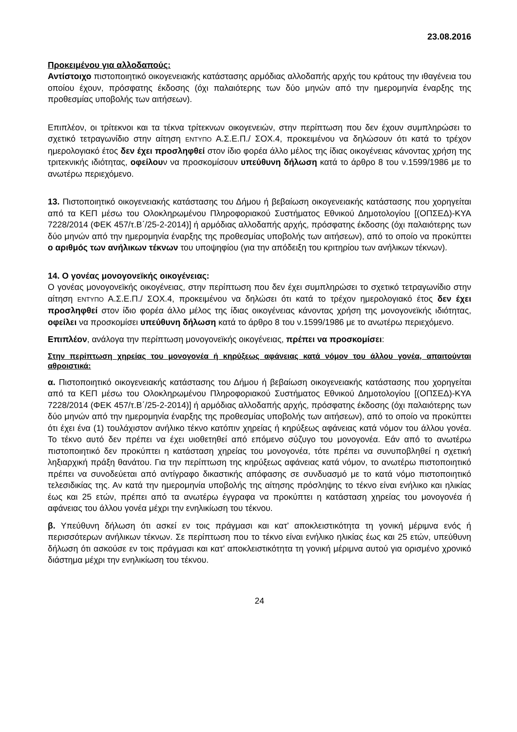23.08.2016
Προκειμένου για αλλοδαπούς:
Αντίστοιχο πιστοποιητικό οικογενειακής κατάστασης αρμόδιας αλλοδαπής αρχής του κράτους την ιθαγένεια του οποίου έχουν, πρόσφατης έκδοσης (όχι παλαιότερης των δύο μηνών από την ημερομηνία έναρξης της προθεσμίας υποβολής των αιτήσεων).
Επιπλέον, οι τρίτεκνοι και τα τέκνα τρίτεκνων οικογενειών, στην περίπτωση που δεν έχουν συμπληρώσει το σχετικό τετραγωνίδιο στην αίτηση ΕΝΤΥΠΟ Α.Σ.Ε.Π./ ΣΟΧ.4, προκειμένου να δηλώσουν ότι κατά το τρέχον ημερολογιακό έτος δεν έχει προσληφθεί στον ίδιο φορέα άλλο μέλος της ίδιας οικογένειας κάνοντας χρήση της τριτεκνικής ιδιότητας, οφείλουν να προσκομίσουν υπεύθυνη δήλωση κατά το άρθρο 8 του ν.1599/1986 με το ανωτέρω περιεχόμενο.
13. Πιστοποιητικό οικογενειακής κατάστασης του Δήμου ή βεβαίωση οικογενειακής κατάστασης που χορηγείται από τα ΚΕΠ μέσω του Ολοκληρωμένου Πληροφοριακού Συστήματος Εθνικού Δημοτολογίου [(ΟΠΣΕΔ)-ΚΥΑ 7228/2014 (ΦΕΚ 457/τ.Β΄/25-2-2014)] ή αρμόδιας αλλοδαπής αρχής, πρόσφατης έκδοσης (όχι παλαιότερης των δύο μηνών από την ημερομηνία έναρξης της προθεσμίας υποβολής των αιτήσεων), από το οποίο να προκύπτει ο αριθμός των ανήλικων τέκνων του υποψηφίου (για την απόδειξη του κριτηρίου των ανήλικων τέκνων).
14. Ο γονέας μονογονεϊκής οικογένειας:
Ο γονέας μονογονεϊκής οικογένειας, στην περίπτωση που δεν έχει συμπληρώσει το σχετικό τετραγωνίδιο στην αίτηση ΕΝΤΥΠΟ Α.Σ.Ε.Π./ ΣΟΧ.4, προκειμένου να δηλώσει ότι κατά το τρέχον ημερολογιακό έτος δεν έχει προσληφθεί στον ίδιο φορέα άλλο μέλος της ίδιας οικογένειας κάνοντας χρήση της μονογονεϊκής ιδιότητας, οφείλει να προσκομίσει υπεύθυνη δήλωση κατά το άρθρο 8 του ν.1599/1986 με το ανωτέρω περιεχόμενο.
Επιπλέον, ανάλογα την περίπτωση μονογονεϊκής οικογένειας, πρέπει να προσκομίσει:
Στην περίπτωση χηρείας του μονογονέα ή κηρύξεως αφάνειας κατά νόμον του άλλου γονέα, απαιτούνται αθροιστικά:
α. Πιστοποιητικό οικογενειακής κατάστασης του Δήμου ή βεβαίωση οικογενειακής κατάστασης που χορηγείται από τα ΚΕΠ μέσω του Ολοκληρωμένου Πληροφοριακού Συστήματος Εθνικού Δημοτολογίου [(ΟΠΣΕΔ)-ΚΥΑ 7228/2014 (ΦΕΚ 457/τ.Β΄/25-2-2014)] ή αρμόδιας αλλοδαπής αρχής, πρόσφατης έκδοσης (όχι παλαιότερης των δύο μηνών από την ημερομηνία έναρξης της προθεσμίας υποβολής των αιτήσεων), από το οποίο να προκύπτει ότι έχει ένα (1) τουλάχιστον ανήλικο τέκνο κατόπιν χηρείας ή κηρύξεως αφάνειας κατά νόμον του άλλου γονέα. Το τέκνο αυτό δεν πρέπει να έχει υιοθετηθεί από επόμενο σύζυγο του μονογονέα. Εάν από το ανωτέρω πιστοποιητικό δεν προκύπτει η κατάσταση χηρείας του μονογονέα, τότε πρέπει να συνυποβληθεί η σχετική ληξιαρχική πράξη θανάτου. Για την περίπτωση της κηρύξεως αφάνειας κατά νόμον, το ανωτέρω πιστοποιητικό πρέπει να συνοδεύεται από αντίγραφο δικαστικής απόφασης σε συνδυασμό με το κατά νόμο πιστοποιητικό τελεσιδικίας της. Αν κατά την ημερομηνία υποβολής της αίτησης πρόσληψης το τέκνο είναι ενήλικο και ηλικίας έως και 25 ετών, πρέπει από τα ανωτέρω έγγραφα να προκύπτει η κατάσταση χηρείας του μονογονέα ή αφάνειας του άλλου γονέα μέχρι την ενηλικίωση του τέκνου.
β. Υπεύθυνη δήλωση ότι ασκεί εν τοις πράγμασι και κατ’ αποκλειστικότητα τη γονική μέριμνα ενός ή περισσότερων ανήλικων τέκνων. Σε περίπτωση που το τέκνο είναι ενήλικο ηλικίας έως και 25 ετών, υπεύθυνη δήλωση ότι ασκούσε εν τοις πράγμασι και κατ’ αποκλειστικότητα τη γονική μέριμνα αυτού για ορισμένο χρονικό διάστημα μέχρι την ενηλικίωση του τέκνου.
24